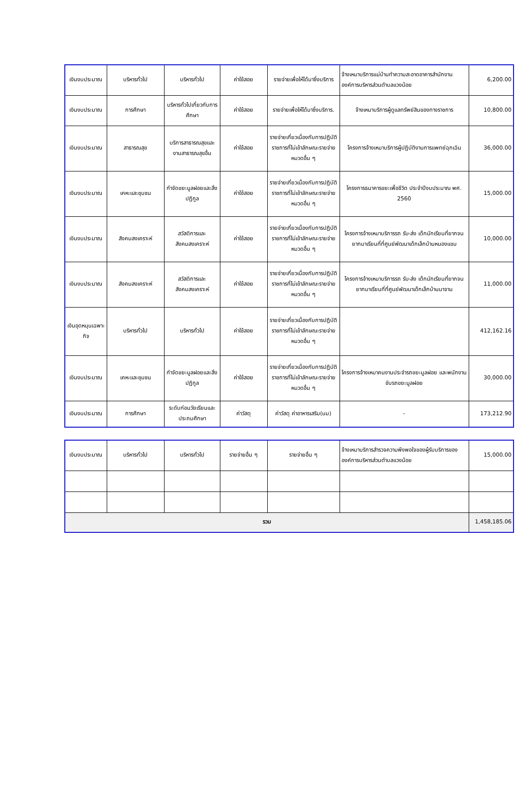| เงินงบประมาณ | บริหารทั่วไป | บริหารทั่วไป | ค่าใช้สอย | รายจ่ายเพื่อให้ได้มาซึ่งบริการ | จ้างเหมาบริการแม่บ้านทำความสะอาดอาคารสำนักงานองค์การบริหารส่วนตำบลแวงน้อย | 6,200.00 |
| เงินงบประมาณ | การศึกษา | บริหารทั่วไปเกี่ยวกับการศึกษา | ค่าใช้สอย | รายจ่ายเพื่อให้ได้มาซึ่งบริการ. | จ้างเหมาบริการผู้ดูแลทรัพย์สินของทางราชการ | 10,800.00 |
| เงินงบประมาณ | สาธารณสุข | บริการสาธารณสุขและงานสาธารณสุขอื่น | ค่าใช้สอย | รายจ่ายเกี่ยวเนื่องกับการปฏิบัติราชการที่ไม่เข้าลักษณะรายจ่ายหมวดอื่น ๆ | โครงการจ้างเหมาบริการผู้ปฏิบัติงานการแพทย์ฉุกเฉิน | 36,000.00 |
| เงินงบประมาณ | เคหะและชุมชน | กำจัดขยะมูลฝอยและสิ่งปฏิกูล | ค่าใช้สอย | รายจ่ายเกี่ยวเนื่องกับการปฏิบัติราชการที่ไม่เข้าลักษณะรายจ่ายหมวดอื่น ๆ | โครงการธนาคารขยะเพื่อชีวิต ประจำปีงบประมาณ พศ. 2560 | 15,000.00 |
| เงินงบประมาณ | สังคมสงเคราะห์ | สวัสดิการและสังคมสงเคราะห์ | ค่าใช้สอย | รายจ่ายเกี่ยวเนื่องกับการปฏิบัติราชการที่ไม่เข้าลักษณะรายจ่ายหมวดอื่น ๆ | โครงการจ้างเหมาบริการรถ รับ-ส่ง เด็กนักเรียนที่ยากจนยากมาเรียนที่ที่ศูนย์พัฒนาเด็กเล็กบ้านหนองแขม | 10,000.00 |
| เงินงบประมาณ | สังคมสงเคราะห์ | สวัสดิการและสังคมสงเคราะห์ | ค่าใช้สอย | รายจ่ายเกี่ยวเนื่องกับการปฏิบัติราชการที่ไม่เข้าลักษณะรายจ่ายหมวดอื่น ๆ | โครงการจ้างเหมาบริการรถ รับ-ส่ง เด็กนักเรียนที่ยากจนยากมาเรียนที่ที่ศูนย์พัฒนาเด็กเล็กบ้านนาจาน | 11,000.00 |
| เงินอุดหนุนเฉพาะกิจ | บริหารทั่วไป | บริหารทั่วไป | ค่าใช้สอย | รายจ่ายเกี่ยวเนื่องกับการปฏิบัติราชการที่ไม่เข้าลักษณะรายจ่ายหมวดอื่น ๆ | | 412,162.16 |
| เงินงบประมาณ | เคหะและชุมชน | กำจัดขยะมูลฝอยและสิ่งปฏิกูล | ค่าใช้สอย | รายจ่ายเกี่ยวเนื่องกับการปฏิบัติราชการที่ไม่เข้าลักษณะรายจ่ายหมวดอื่น ๆ | โครงการจ้างเหมาคนงานประจำรถขยะมูลฝอย และพนักงานขับรถขยะมูลฝอย | 30,000.00 |
| เงินงบประมาณ | การศึกษา | ระดับก่อนวัยเรียนและประถมศึกษา | ค่าวัสดุ | ค่าวัสดุ ค่าอาหารเสริม(นม) | - | 173,212.90 |
| เงินงบประมาณ | บริหารทั่วไป | บริหารทั่วไป | รายจ่ายอื่น ๆ | รายจ่ายอื่น ๆ | จ้างเหมาบริการสำรวจความพึงพอใจของผู้รับบริการขององค์การบริหารส่วนตำบลแวงน้อย | 15,000.00 |
| รวม | | | | | | 1,458,185.06 |